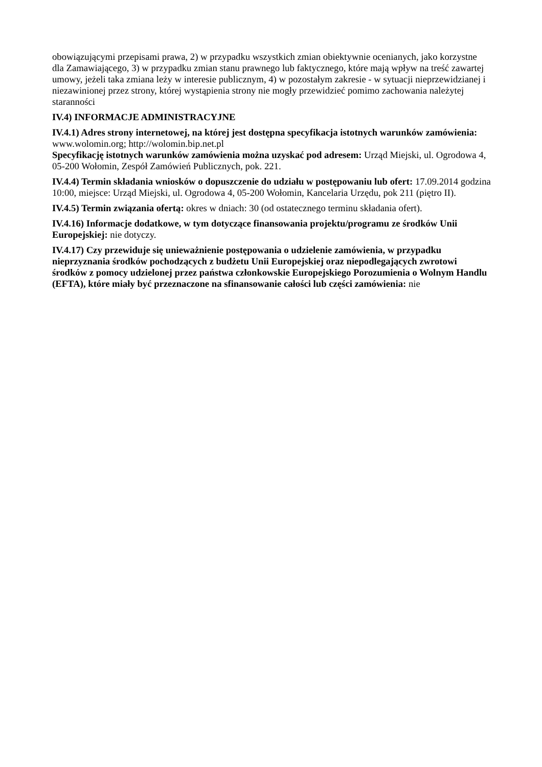obowiązującymi przepisami prawa, 2) w przypadku wszystkich zmian obiektywnie ocenianych, jako korzystne dla Zamawiającego, 3) w przypadku zmian stanu prawnego lub faktycznego, które mają wpływ na treść zawartej umowy, jeżeli taka zmiana leży w interesie publicznym, 4) w pozostałym zakresie - w sytuacji nieprzewidzianej i niezawinionej przez strony, której wystąpienia strony nie mogły przewidzieć pomimo zachowania należytej staranności
IV.4) INFORMACJE ADMINISTRACYJNE
IV.4.1) Adres strony internetowej, na której jest dostępna specyfikacja istotnych warunków zamówienia: www.wolomin.org; http://wolomin.bip.net.pl
Specyfikację istotnych warunków zamówienia można uzyskać pod adresem: Urząd Miejski, ul. Ogrodowa 4, 05-200 Wołomin, Zespół Zamówień Publicznych, pok. 221.
IV.4.4) Termin składania wniosków o dopuszczenie do udziału w postępowaniu lub ofert: 17.09.2014 godzina 10:00, miejsce: Urząd Miejski, ul. Ogrodowa 4, 05-200 Wołomin, Kancelaria Urzędu, pok 211 (piętro II).
IV.4.5) Termin związania ofertą: okres w dniach: 30 (od ostatecznego terminu składania ofert).
IV.4.16) Informacje dodatkowe, w tym dotyczące finansowania projektu/programu ze środków Unii Europejskiej: nie dotyczy.
IV.4.17) Czy przewiduje się unieważnienie postępowania o udzielenie zamówienia, w przypadku nieprzyznania środków pochodzących z budżetu Unii Europejskiej oraz niepodlegających zwrotowi środków z pomocy udzielonej przez państwa członkowskie Europejskiego Porozumienia o Wolnym Handlu (EFTA), które miały być przeznaczone na sfinansowanie całości lub części zamówienia: nie